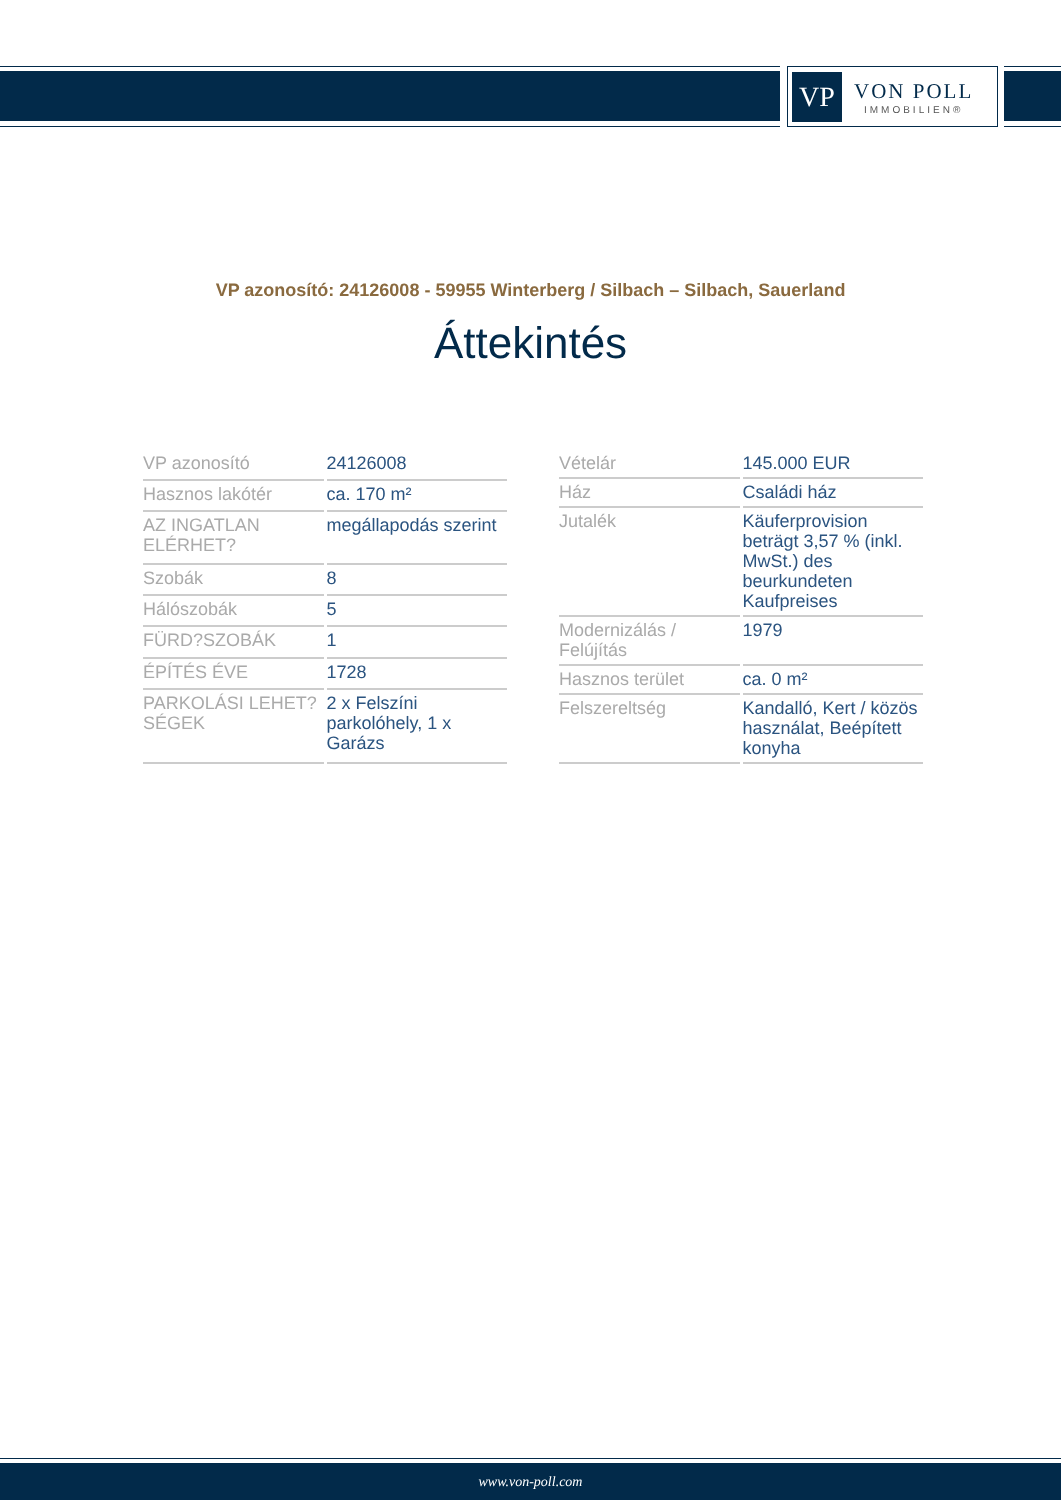VP
VON POLL
IMMOBILIEN®
VP azonosító: 24126008 - 59955 Winterberg / Silbach – Silbach, Sauerland
Áttekintés
| VP azonosító | 24126008 |
| Hasznos lakótér | ca. 170 m² |
| AZ INGATLAN ELÉRHET? | megállapodás szerint |
| Szobák | 8 |
| Hálószobák | 5 |
| FÜRD?SZOBÁK | 1 |
| ÉPÍTÉS ÉVE | 1728 |
| PARKOLÁSI LEHET?SÉGEK | 2 x Felszíni parkolóhely, 1 x Garázs |
| Vételár | 145.000 EUR |
| Ház | Családi ház |
| Jutalék | Käuferprovision beträgt 3,57 % (inkl. MwSt.) des beurkundeten Kaufpreises |
| Modernizálás / Felújítás | 1979 |
| Hasznos terület | ca. 0 m² |
| Felszereltség | Kandalló, Kert / közös használat, Beépített konyha |
www.von-poll.com